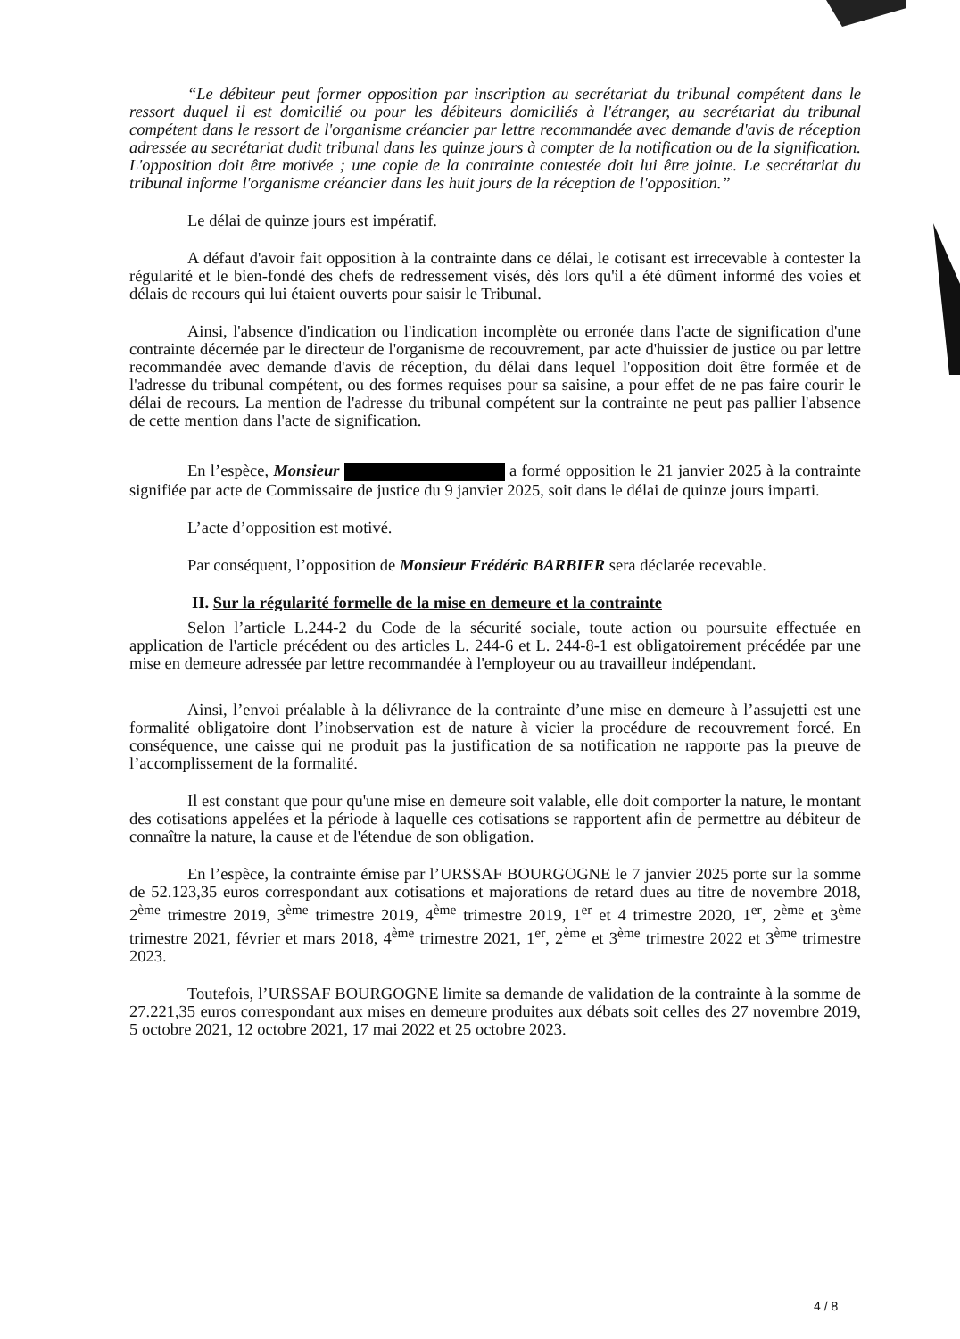“Le débiteur peut former opposition par inscription au secrétariat du tribunal compétent dans le ressort duquel il est domicilié ou pour les débiteurs domiciliés à l'étranger, au secrétariat du tribunal compétent dans le ressort de l'organisme créancier par lettre recommandée avec demande d'avis de réception adressée au secrétariat dudit tribunal dans les quinze jours à compter de la notification ou de la signification. L'opposition doit être motivée ; une copie de la contrainte contestée doit lui être jointe. Le secrétariat du tribunal informe l'organisme créancier dans les huit jours de la réception de l'opposition.”
Le délai de quinze jours est impératif.
A défaut d'avoir fait opposition à la contrainte dans ce délai, le cotisant est irrecevable à contester la régularité et le bien-fondé des chefs de redressement visés, dès lors qu'il a été dûment informé des voies et délais de recours qui lui étaient ouverts pour saisir le Tribunal.
Ainsi, l'absence d'indication ou l'indication incomplète ou erronée dans l'acte de signification d'une contrainte décernée par le directeur de l'organisme de recouvrement, par acte d'huissier de justice ou par lettre recommandée avec demande d'avis de réception, du délai dans lequel l'opposition doit être formée et de l'adresse du tribunal compétent, ou des formes requises pour sa saisine, a pour effet de ne pas faire courir le délai de recours. La mention de l'adresse du tribunal compétent sur la contrainte ne peut pas pallier l'absence de cette mention dans l'acte de signification.
En l’espèce, Monsieur a formé opposition le 21 janvier 2025 à la contrainte signifiée par acte de Commissaire de justice du 9 janvier 2025, soit dans le délai de quinze jours imparti.
L’acte d’opposition est motivé.
Par conséquent, l’opposition de Monsieur Frédéric BARBIER sera déclarée recevable.
II. Sur la régularité formelle de la mise en demeure et la contrainte
Selon l’article L.244-2 du Code de la sécurité sociale, toute action ou poursuite effectuée en application de l'article précédent ou des articles L. 244-6 et L. 244-8-1 est obligatoirement précédée par une mise en demeure adressée par lettre recommandée à l'employeur ou au travailleur indépendant.
Ainsi, l’envoi préalable à la délivrance de la contrainte d’une mise en demeure à l’assujetti est une formalité obligatoire dont l’inobservation est de nature à vicier la procédure de recouvrement forcé. En conséquence, une caisse qui ne produit pas la justification de sa notification ne rapporte pas la preuve de l’accomplissement de la formalité.
Il est constant que pour qu'une mise en demeure soit valable, elle doit comporter la nature, le montant des cotisations appelées et la période à laquelle ces cotisations se rapportent afin de permettre au débiteur de connaître la nature, la cause et de l'étendue de son obligation.
En l’espèce, la contrainte émise par l’URSSAF BOURGOGNE le 7 janvier 2025 porte sur la somme de 52.123,35 euros correspondant aux cotisations et majorations de retard dues au titre de novembre 2018, 2<sup>ème</sup> trimestre 2019, 3<sup>ème</sup> trimestre 2019, 4<sup>ème</sup> trimestre 2019, 1<sup>er</sup> et 4 trimestre 2020, 1<sup>er</sup>, 2<sup>ème</sup> et 3<sup>ème</sup> trimestre 2021, février et mars 2018, 4<sup>ème</sup> trimestre 2021, 1<sup>er</sup>, 2<sup>ème</sup> et 3<sup>ème</sup> trimestre 2022 et 3<sup>ème</sup> trimestre 2023.
Toutefois, l’URSSAF BOURGOGNE limite sa demande de validation de la contrainte à la somme de 27.221,35 euros correspondant aux mises en demeure produites aux débats soit celles des 27 novembre 2019, 5 octobre 2021, 12 octobre 2021, 17 mai 2022 et 25 octobre 2023.
4 / 8